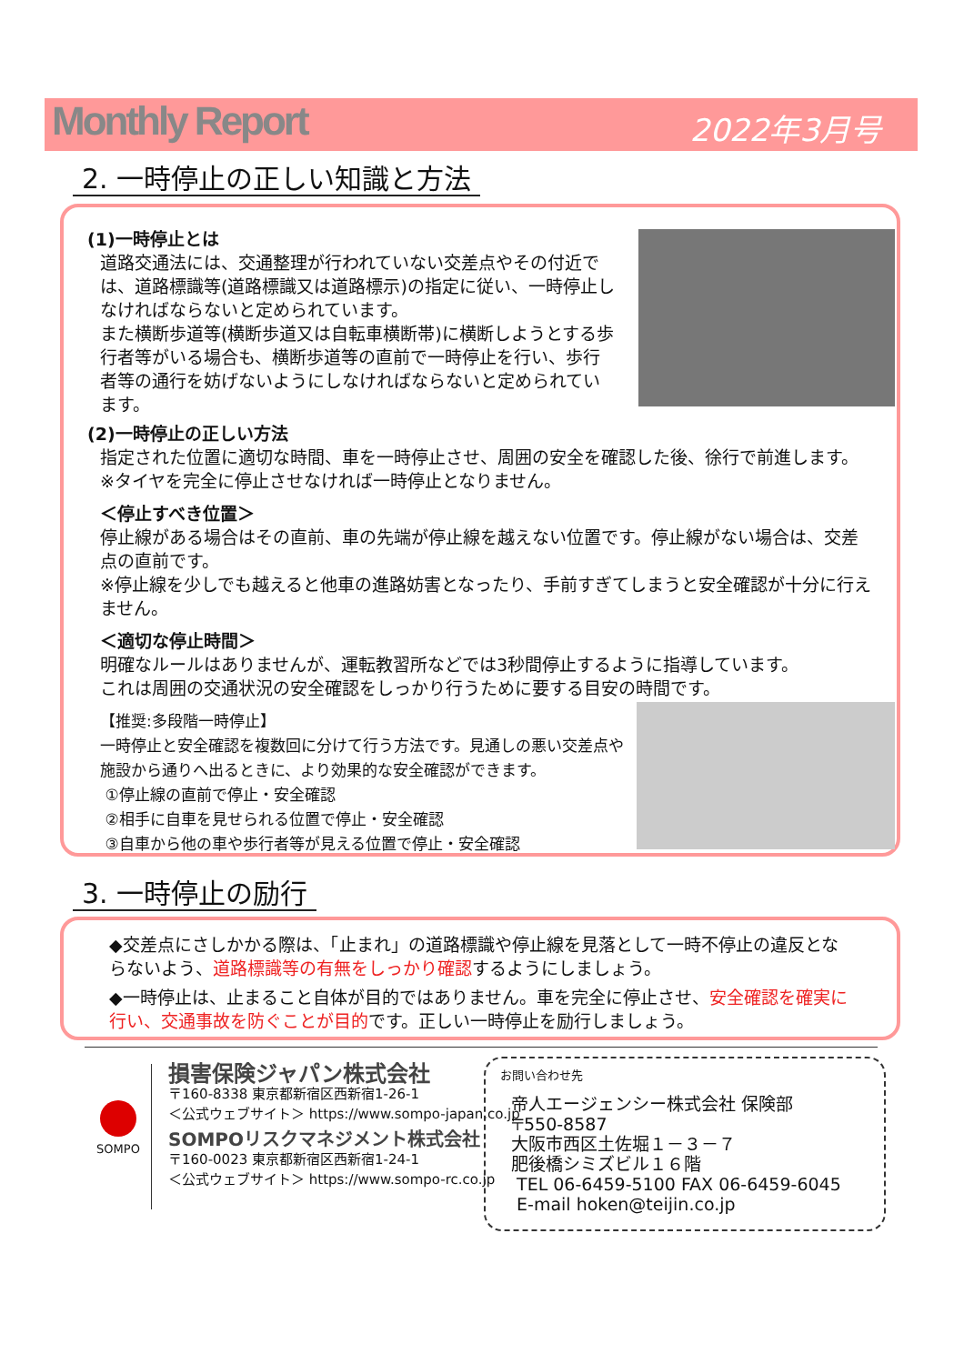Monthly Report 2022年3月号
2. 一時停止の正しい知識と方法
(1)一時停止とは
道路交通法には、交通整理が行われていない交差点やその付近では、道路標識等(道路標識又は道路標示)の指定に従い、一時停止しなければならないと定められています。
また横断歩道等(横断歩道又は自転車横断帯)に横断しようとする歩行者等がいる場合も、横断歩道等の直前で一時停止を行い、歩行者等の通行を妨げないようにしなければならないと定められています。
(2)一時停止の正しい方法
指定された位置に適切な時間、車を一時停止させ、周囲の安全を確認した後、徐行で前進します。
※タイヤを完全に停止させなければ一時停止となりません。
＜停止すべき位置＞
停止線がある場合はその直前、車の先端が停止線を越えない位置です。停止線がない場合は、交差点の直前です。
※停止線を少しでも越えると他車の進路妨害となったり、手前すぎてしまうと安全確認が十分に行えません。
＜適切な停止時間＞
明確なルールはありませんが、運転教習所などでは3秒間停止するように指導しています。
これは周囲の交通状況の安全確認をしっかり行うために要する目安の時間です。
【推奨:多段階一時停止】
一時停止と安全確認を複数回に分けて行う方法です。見通しの悪い交差点や施設から通りへ出るときに、より効果的な安全確認ができます。
①停止線の直前で停止・安全確認
②相手に自車を見せられる位置で停止・安全確認
③自車から他の車や歩行者等が見える位置で停止・安全確認
3. 一時停止の励行
◆交差点にさしかかる際は、「止まれ」の道路標識や停止線を見落として一時不停止の違反とならないよう、道路標識等の有無をしっかり確認するようにしましょう。
◆一時停止は、止まること自体が目的ではありません。車を完全に停止させ、安全確認を確実に行い、交通事故を防ぐことが目的です。正しい一時停止を励行しましょう。
SOMPO
損害保険ジャパン株式会社
〒160-8338 東京都新宿区西新宿1-26-1
＜公式ウェブサイト＞ https://www.sompo-japan.co.jp
SOMPOリスクマネジメント株式会社
〒160-0023 東京都新宿区西新宿1-24-1
＜公式ウェブサイト＞ https://www.sompo-rc.co.jp
お問い合わせ先
帝人エージェンシー株式会社 保険部
〒550-8587
大阪市西区土佐堀１－３－７
肥後橋シミズビル１６階
TEL 06-6459-5100 FAX 06-6459-6045
E-mail hoken@teijin.co.jp